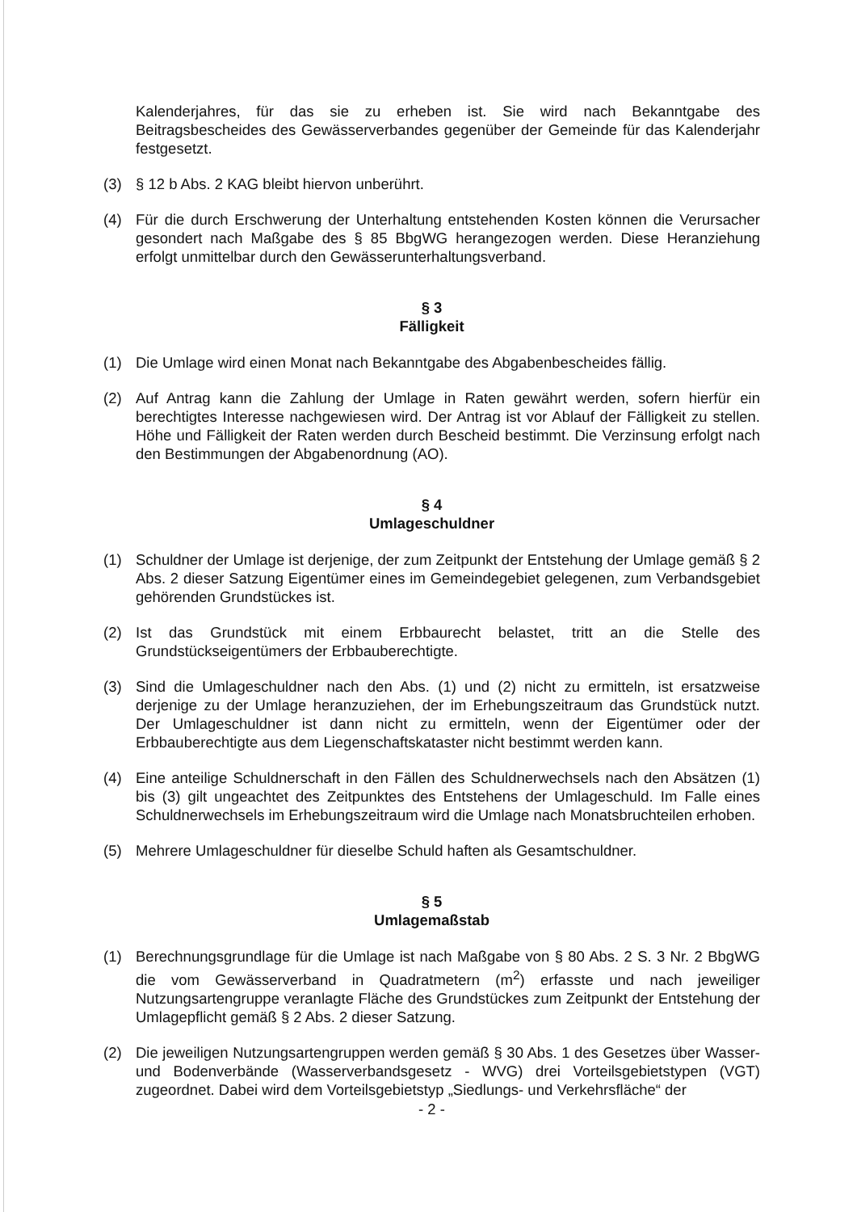Kalenderjahres, für das sie zu erheben ist. Sie wird nach Bekanntgabe des Beitragsbescheides des Gewässerverbandes gegenüber der Gemeinde für das Kalenderjahr festgesetzt.
(3) § 12 b Abs. 2 KAG bleibt hiervon unberührt.
(4) Für die durch Erschwerung der Unterhaltung entstehenden Kosten können die Verursacher gesondert nach Maßgabe des § 85 BbgWG herangezogen werden. Diese Heranziehung erfolgt unmittelbar durch den Gewässerunterhaltungsverband.
§ 3
Fälligkeit
(1) Die Umlage wird einen Monat nach Bekanntgabe des Abgabenbescheides fällig.
(2) Auf Antrag kann die Zahlung der Umlage in Raten gewährt werden, sofern hierfür ein berechtigtes Interesse nachgewiesen wird. Der Antrag ist vor Ablauf der Fälligkeit zu stellen. Höhe und Fälligkeit der Raten werden durch Bescheid bestimmt. Die Verzinsung erfolgt nach den Bestimmungen der Abgabenordnung (AO).
§ 4
Umlageschuldner
(1) Schuldner der Umlage ist derjenige, der zum Zeitpunkt der Entstehung der Umlage gemäß § 2 Abs. 2 dieser Satzung Eigentümer eines im Gemeindegebiet gelegenen, zum Verbandsgebiet gehörenden Grundstückes ist.
(2) Ist das Grundstück mit einem Erbbaurecht belastet, tritt an die Stelle des Grundstückseigentümers der Erbbauberechtigte.
(3) Sind die Umlageschuldner nach den Abs. (1) und (2) nicht zu ermitteln, ist ersatzweise derjenige zu der Umlage heranzuziehen, der im Erhebungszeitraum das Grundstück nutzt. Der Umlageschuldner ist dann nicht zu ermitteln, wenn der Eigentümer oder der Erbbauberechtigte aus dem Liegenschaftskataster nicht bestimmt werden kann.
(4) Eine anteilige Schuldnerschaft in den Fällen des Schuldnerwechsels nach den Absätzen (1) bis (3) gilt ungeachtet des Zeitpunktes des Entstehens der Umlageschuld. Im Falle eines Schuldnerwechsels im Erhebungszeitraum wird die Umlage nach Monatsbruchteilen erhoben.
(5) Mehrere Umlageschuldner für dieselbe Schuld haften als Gesamtschuldner.
§ 5
Umlagemaßstab
(1) Berechnungsgrundlage für die Umlage ist nach Maßgabe von § 80 Abs. 2 S. 3 Nr. 2 BbgWG die vom Gewässerverband in Quadratmetern (m<sup>2</sup>) erfasste und nach jeweiliger Nutzungsartengruppe veranlagte Fläche des Grundstückes zum Zeitpunkt der Entstehung der Umlagepflicht gemäß § 2 Abs. 2 dieser Satzung.
(2) Die jeweiligen Nutzungsartengruppen werden gemäß § 30 Abs. 1 des Gesetzes über Wasser- und Bodenverbände (Wasserverbandsgesetz - WVG) drei Vorteilsgebietstypen (VGT) zugeordnet. Dabei wird dem Vorteilsgebietstyp „Siedlungs- und Verkehrsfläche“ der
- 2 -